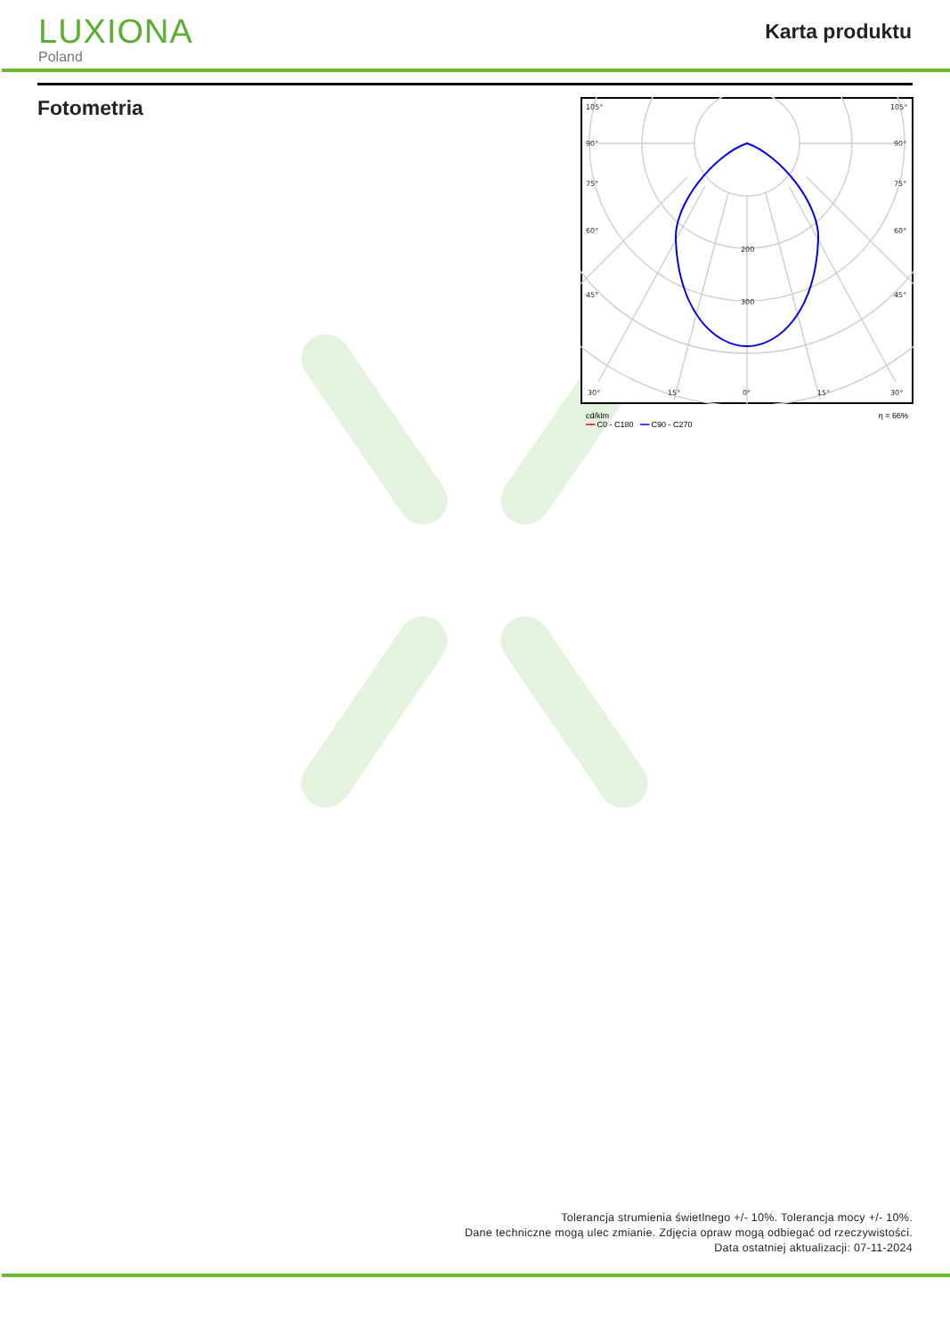LUXIONA
Poland
Karta produktu
Fotometria
105°
105°
90°
90°
75°
75°
60°
60°
45°
45°
200
300
30°
15°
0°
15°
30°
cd/klm
━━ C0 - C180 ━━ C90 - C270 η = 66%
Tolerancja strumienia świetlnego +/- 10%. Tolerancja mocy +/- 10%.
Dane techniczne mogą ulec zmianie. Zdjęcia opraw mogą odbiegać od rzeczywistości.
Data ostatniej aktualizacji: 07-11-2024